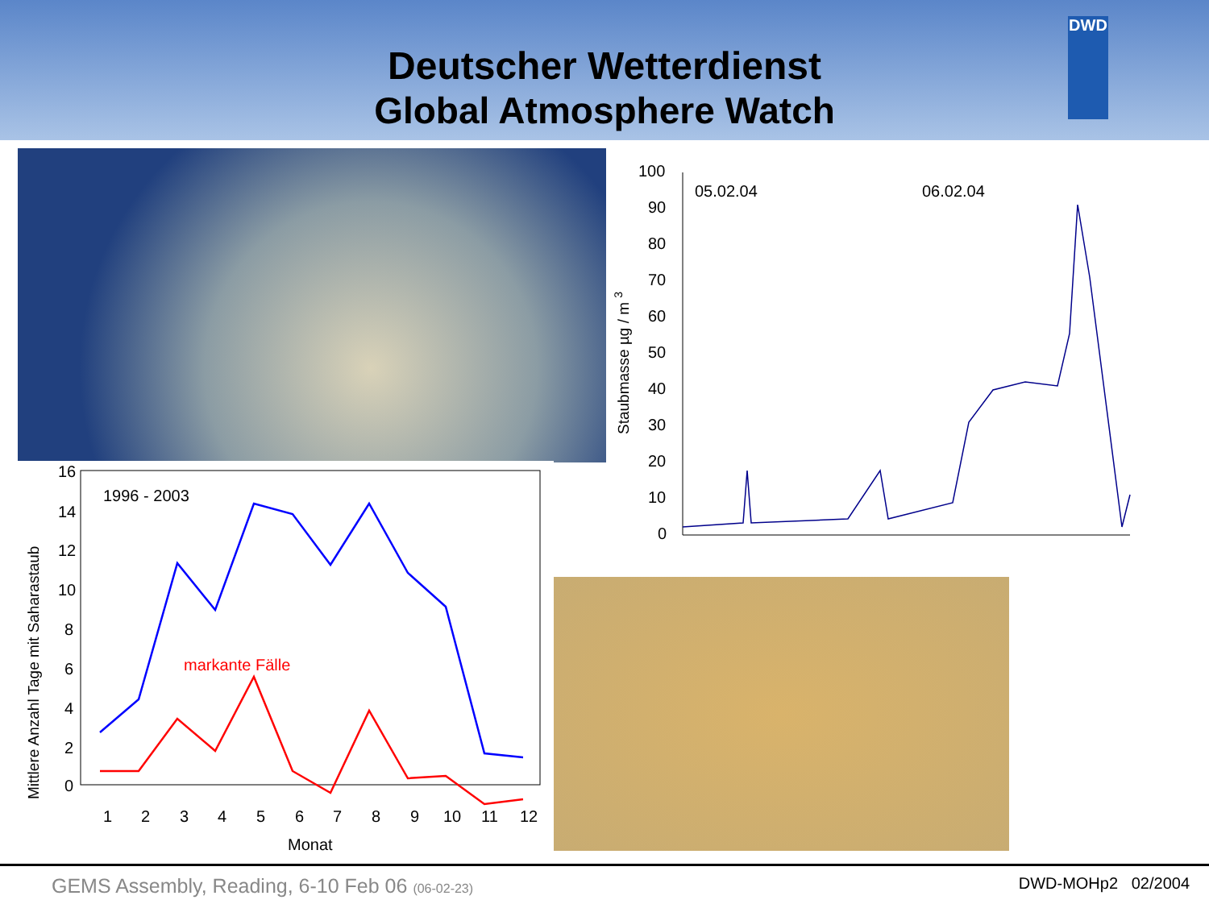Deutscher Wetterdienst
Global Atmosphere Watch
DWD
16
14
12
10
8
6
4
2
0
1
2
3
4
5
6
7
8
9
10
11
12
Monat
1996 - 2003
markante Fälle
Mittlere Anzahl Tage mit Saharastaub
100
90
80
70
60
50
40
30
20
10
0
05.02.04
06.02.04
Staubmasse µg / m 3
GEMS Assembly, Reading, 6-10 Feb 06 (06-02-23) DWD-MOHp2 02/2004